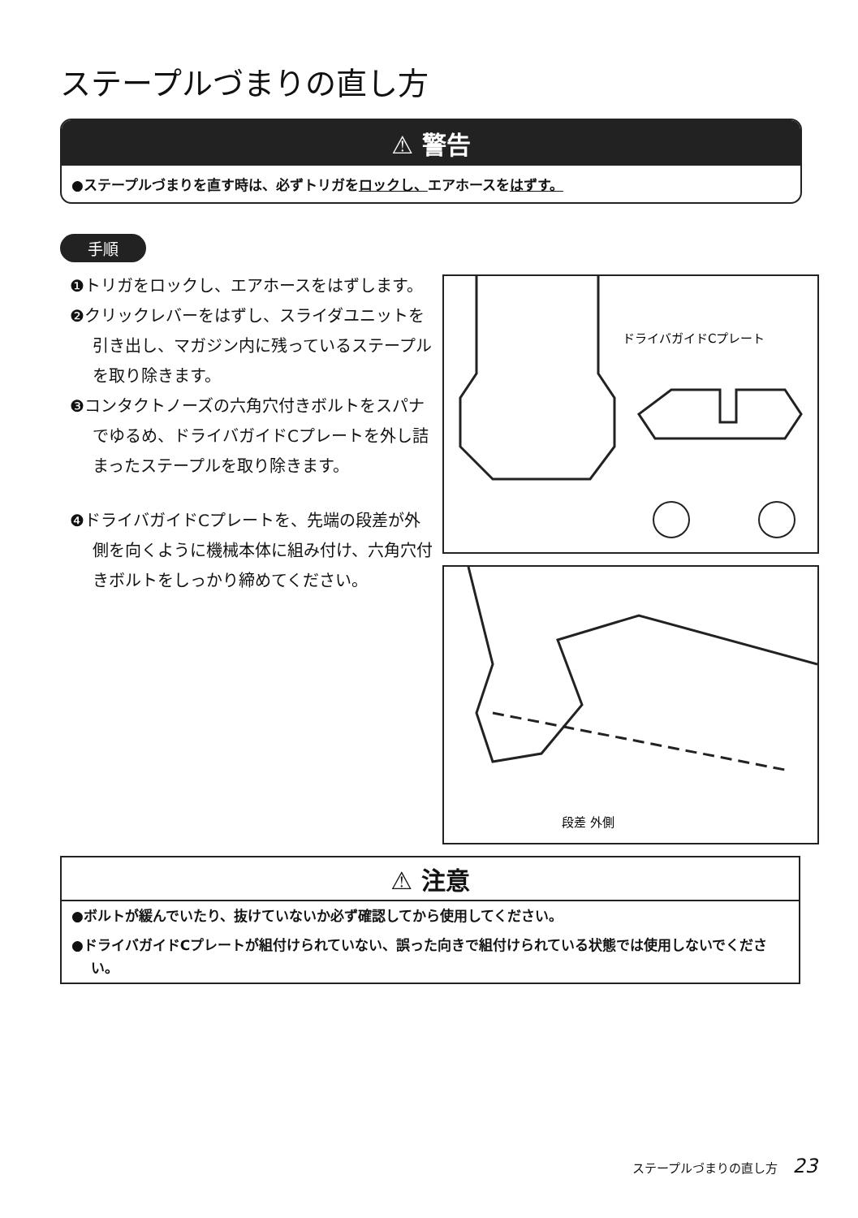ステープルづまりの直し方
⚠ 警告
●ステープルづまりを直す時は、必ずトリガをロックし、エアホースをはずす。
手順
❶トリガをロックし、エアホースをはずします。
❷クリックレバーをはずし、スライダユニットを引き出し、マガジン内に残っているステープルを取り除きます。
❸コンタクトノーズの六角穴付きボルトをスパナでゆるめ、ドライバガイドCプレートを外し詰まったステープルを取り除きます。
❹ドライバガイドCプレートを、先端の段差が外側を向くように機械本体に組み付け、六角穴付きボルトをしっかり締めてください。
ドライバガイドCプレート
段差 外側
⚠ 注意
●ボルトが緩んでいたり、抜けていないか必ず確認してから使用してください。
●ドライバガイドCプレートが組付けられていない、誤った向きで組付けられている状態では使用しないでください。
ステープルづまりの直し方 23